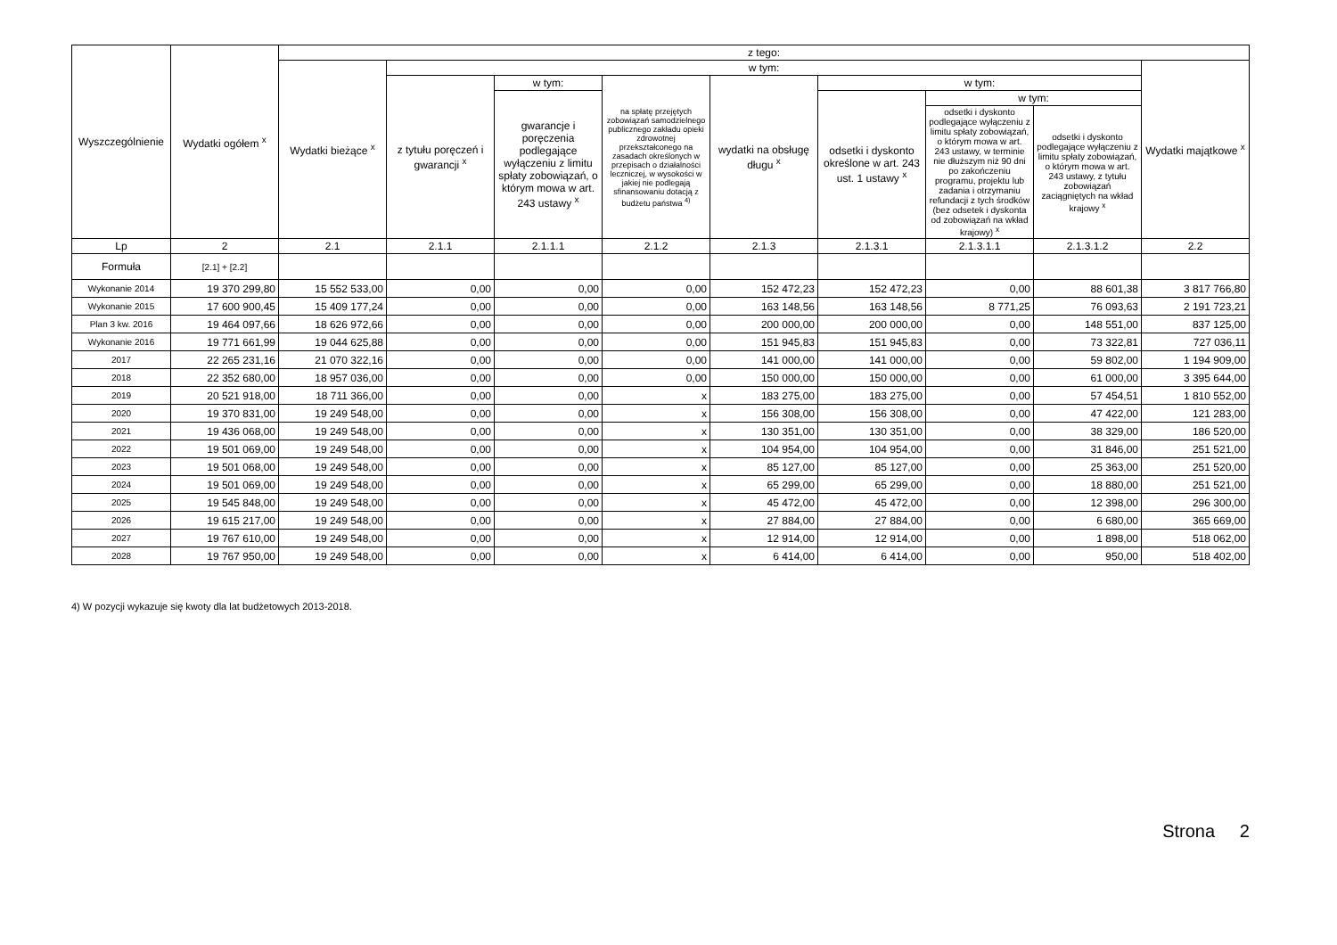| Wyszczególnienie | Wydatki ogółem <sup>x</sup> | z tego: | | | | | | | | |
| --- | --- | --- | --- | --- | --- | --- | --- | --- | --- | --- |
| | | Wydatki bieżące <sup>x</sup> | w tym: | | | | | | | Wydatki majątkowe <sup>x</sup> |
| | | | z tytułu poręczeń i gwarancji <sup>x</sup> | w tym: | na spłatę przejętych zobowiązań samodzielnego publicznego zakładu opieki zdrowotnej przekształconego na zasadach określonych w przepisach o działalności leczniczej, w wysokości w jakiej nie podlegają sfinansowaniu dotacją z budżetu państwa <sup>4)</sup> | wydatki na obsługę długu <sup>x</sup> | w tym: | | | |
| | | | | gwarancje i poręczenia podlegające wyłączeniu z limitu spłaty zobowiązań, o którym mowa w art. 243 ustawy <sup>x</sup> | | | odsetki i dyskonto określone w art. 243 ust. 1 ustawy <sup>x</sup> | w tym: | | |
| | | | | | | | | odsetki i dyskonto podlegające wyłączeniu z limitu spłaty zobowiązań, o którym mowa w art. 243 ustawy, w terminie nie dłuższym niż 90 dni po zakończeniu programu, projektu lub zadania i otrzymaniu refundacji z tych środków (bez odsetek i dyskonta od zobowiązań na wkład krajowy) <sup>x</sup> | odsetki i dyskonto podlegające wyłączeniu z limitu spłaty zobowiązań, o którym mowa w art. 243 ustawy, z tytułu zobowiązań zaciągniętych na wkład krajowy <sup>x</sup> | |
| Lp | 2 | 2.1 | 2.1.1 | 2.1.1.1 | 2.1.2 | 2.1.3 | 2.1.3.1 | 2.1.3.1.1 | 2.1.3.1.2 | 2.2 |
| Formuła | [2.1] + [2.2] | | | | | | | | | |
| Wykonanie 2014 | 19 370 299,80 | 15 552 533,00 | 0,00 | 0,00 | 0,00 | 152 472,23 | 152 472,23 | 0,00 | 88 601,38 | 3 817 766,80 |
| Wykonanie 2015 | 17 600 900,45 | 15 409 177,24 | 0,00 | 0,00 | 0,00 | 163 148,56 | 163 148,56 | 8 771,25 | 76 093,63 | 2 191 723,21 |
| Plan 3 kw. 2016 | 19 464 097,66 | 18 626 972,66 | 0,00 | 0,00 | 0,00 | 200 000,00 | 200 000,00 | 0,00 | 148 551,00 | 837 125,00 |
| Wykonanie 2016 | 19 771 661,99 | 19 044 625,88 | 0,00 | 0,00 | 0,00 | 151 945,83 | 151 945,83 | 0,00 | 73 322,81 | 727 036,11 |
| 2017 | 22 265 231,16 | 21 070 322,16 | 0,00 | 0,00 | 0,00 | 141 000,00 | 141 000,00 | 0,00 | 59 802,00 | 1 194 909,00 |
| 2018 | 22 352 680,00 | 18 957 036,00 | 0,00 | 0,00 | 0,00 | 150 000,00 | 150 000,00 | 0,00 | 61 000,00 | 3 395 644,00 |
| 2019 | 20 521 918,00 | 18 711 366,00 | 0,00 | 0,00 | x | 183 275,00 | 183 275,00 | 0,00 | 57 454,51 | 1 810 552,00 |
| 2020 | 19 370 831,00 | 19 249 548,00 | 0,00 | 0,00 | x | 156 308,00 | 156 308,00 | 0,00 | 47 422,00 | 121 283,00 |
| 2021 | 19 436 068,00 | 19 249 548,00 | 0,00 | 0,00 | x | 130 351,00 | 130 351,00 | 0,00 | 38 329,00 | 186 520,00 |
| 2022 | 19 501 069,00 | 19 249 548,00 | 0,00 | 0,00 | x | 104 954,00 | 104 954,00 | 0,00 | 31 846,00 | 251 521,00 |
| 2023 | 19 501 068,00 | 19 249 548,00 | 0,00 | 0,00 | x | 85 127,00 | 85 127,00 | 0,00 | 25 363,00 | 251 520,00 |
| 2024 | 19 501 069,00 | 19 249 548,00 | 0,00 | 0,00 | x | 65 299,00 | 65 299,00 | 0,00 | 18 880,00 | 251 521,00 |
| 2025 | 19 545 848,00 | 19 249 548,00 | 0,00 | 0,00 | x | 45 472,00 | 45 472,00 | 0,00 | 12 398,00 | 296 300,00 |
| 2026 | 19 615 217,00 | 19 249 548,00 | 0,00 | 0,00 | x | 27 884,00 | 27 884,00 | 0,00 | 6 680,00 | 365 669,00 |
| 2027 | 19 767 610,00 | 19 249 548,00 | 0,00 | 0,00 | x | 12 914,00 | 12 914,00 | 0,00 | 1 898,00 | 518 062,00 |
| 2028 | 19 767 950,00 | 19 249 548,00 | 0,00 | 0,00 | x | 6 414,00 | 6 414,00 | 0,00 | 950,00 | 518 402,00 |
4) W pozycji wykazuje się kwoty dla lat budżetowych 2013-2018.
Strona 2